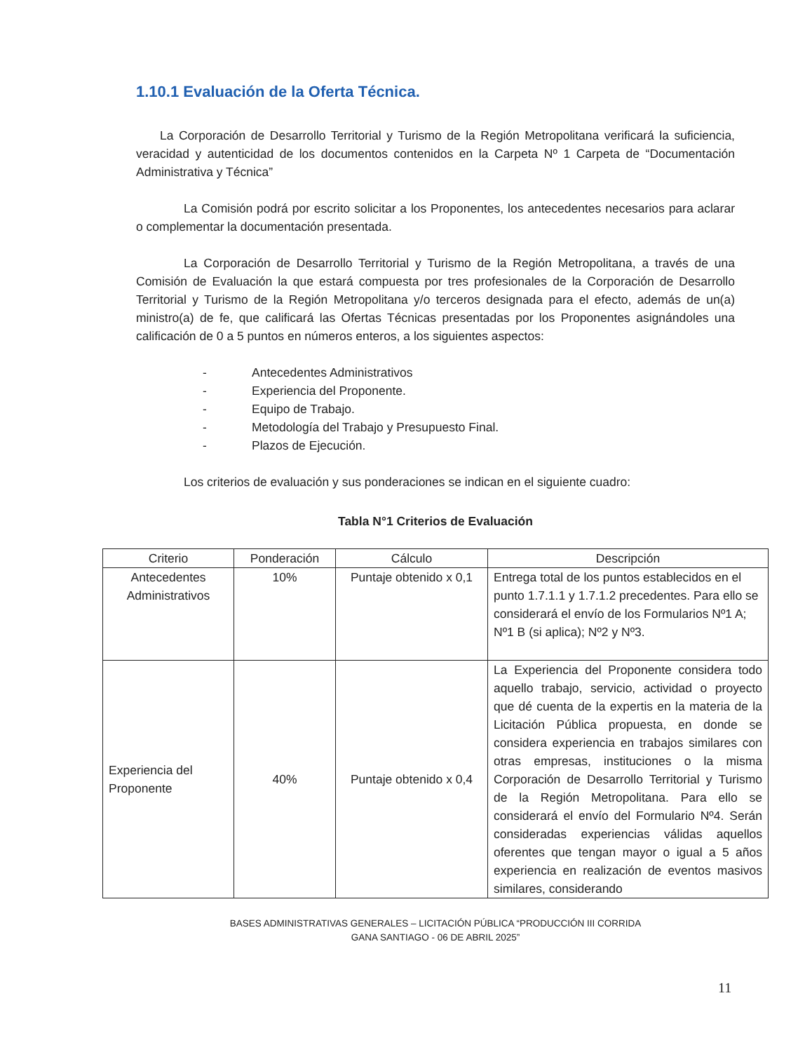1.10.1 Evaluación de la Oferta Técnica.
La Corporación de Desarrollo Territorial y Turismo de la Región Metropolitana verificará la suficiencia, veracidad y autenticidad de los documentos contenidos en la Carpeta Nº 1 Carpeta de “Documentación Administrativa y Técnica”
La Comisión podrá por escrito solicitar a los Proponentes, los antecedentes necesarios para aclarar o complementar la documentación presentada.
La Corporación de Desarrollo Territorial y Turismo de la Región Metropolitana, a través de una Comisión de Evaluación la que estará compuesta por tres profesionales de la Corporación de Desarrollo Territorial y Turismo de la Región Metropolitana y/o terceros designada para el efecto, además de un(a) ministro(a) de fe, que calificará las Ofertas Técnicas presentadas por los Proponentes asignándoles una calificación de 0 a 5 puntos en números enteros, a los siguientes aspectos:
- Antecedentes Administrativos
- Experiencia del Proponente.
- Equipo de Trabajo.
- Metodología del Trabajo y Presupuesto Final.
- Plazos de Ejecución.
Los criterios de evaluación y sus ponderaciones se indican en el siguiente cuadro:
Tabla N°1 Criterios de Evaluación
| Criterio | Ponderación | Cálculo | Descripción |
| --- | --- | --- | --- |
| Antecedentes Administrativos | 10% | Puntaje obtenido x 0,1 | Entrega total de los puntos establecidos en el punto 1.7.1.1 y 1.7.1.2 precedentes. Para ello se considerará el envío de los Formularios Nº1 A; Nº1 B (si aplica); Nº2 y Nº3. |
| Experiencia del Proponente | 40% | Puntaje obtenido x 0,4 | La Experiencia del Proponente considera todo aquello trabajo, servicio, actividad o proyecto que dé cuenta de la expertis en la materia de la Licitación Pública propuesta, en donde se considera experiencia en trabajos similares con otras empresas, instituciones o la misma Corporación de Desarrollo Territorial y Turismo de la Región Metropolitana. Para ello se considerará el envío del Formulario Nº4. Serán consideradas experiencias válidas aquellos oferentes que tengan mayor o igual a 5 años experiencia en realización de eventos masivos similares, considerando |
BASES ADMINISTRATIVAS GENERALES – LICITACIÓN PÚBLICA “PRODUCCIÓN III CORRIDA
GANA SANTIAGO - 06 DE ABRIL 2025”
11